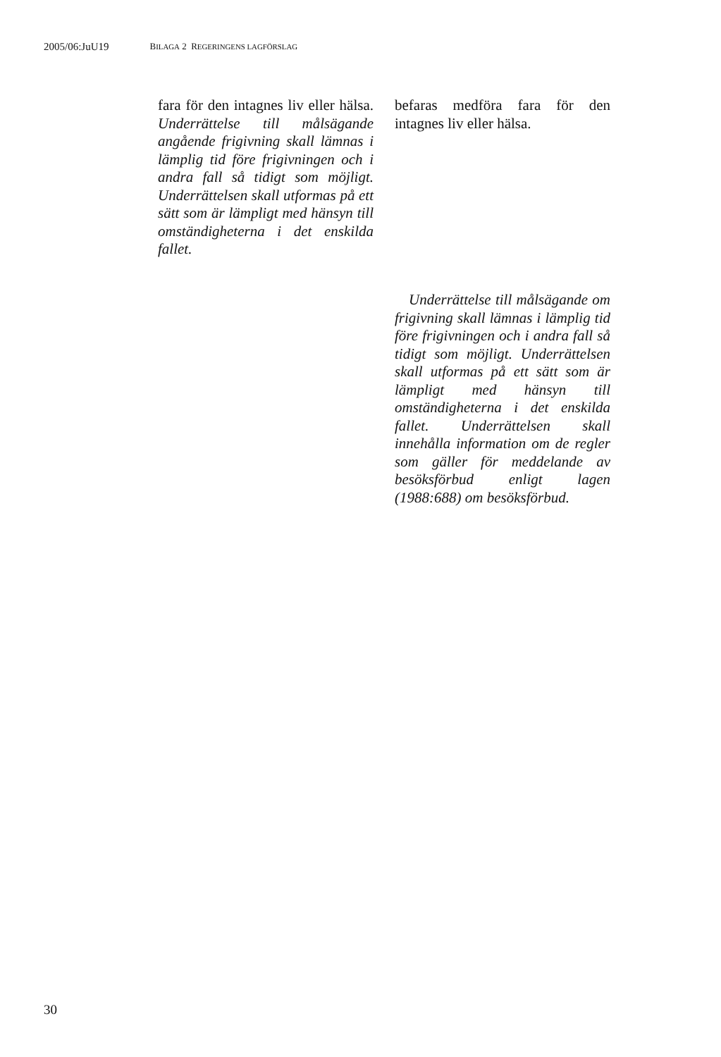2005/06:JuU19 BILAGA 2 REGERINGENS LAGFÖRSLAG
fara för den intagnes liv eller hälsa. Underrättelse till målsägande angående frigivning skall lämnas i lämplig tid före frigivningen och i andra fall så tidigt som möjligt. Underrättelsen skall utformas på ett sätt som är lämpligt med hänsyn till omständigheterna i det enskilda fallet.
befaras medföra fara för den intagnes liv eller hälsa.
Underrättelse till målsägande om frigivning skall lämnas i lämplig tid före frigivningen och i andra fall så tidigt som möjligt. Underrättelsen skall utformas på ett sätt som är lämpligt med hänsyn till omständigheterna i det enskilda fallet. Underrättelsen skall innehålla information om de regler som gäller för meddelande av besöksförbud enligt lagen (1988:688) om besöksförbud.
30